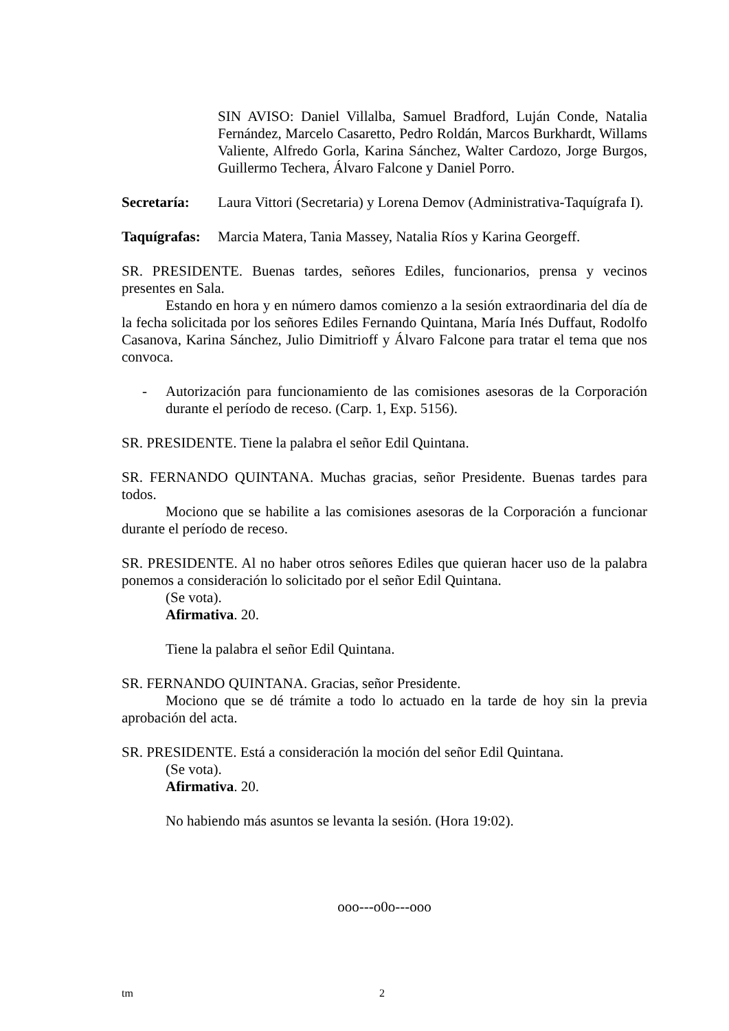SIN AVISO: Daniel Villalba, Samuel Bradford, Luján Conde, Natalia Fernández, Marcelo Casaretto, Pedro Roldán, Marcos Burkhardt, Willams Valiente, Alfredo Gorla, Karina Sánchez, Walter Cardozo, Jorge Burgos, Guillermo Techera, Álvaro Falcone y Daniel Porro.
Secretaría: Laura Vittori (Secretaria) y Lorena Demov (Administrativa-Taquígrafa I).
Taquígrafas:
Marcia Matera, Tania Massey, Natalia Ríos y Karina Georgeff.
SR. PRESIDENTE. Buenas tardes, señores Ediles, funcionarios, prensa y vecinos presentes en Sala.
Estando en hora y en número damos comienzo a la sesión extraordinaria del día de la fecha solicitada por los señores Ediles Fernando Quintana, María Inés Duffaut, Rodolfo Casanova, Karina Sánchez, Julio Dimitrioff y Álvaro Falcone para tratar el tema que nos convoca.
- Autorización para funcionamiento de las comisiones asesoras de la Corporación durante el período de receso. (Carp. 1, Exp. 5156).
SR. PRESIDENTE. Tiene la palabra el señor Edil Quintana.
SR. FERNANDO QUINTANA. Muchas gracias, señor Presidente. Buenas tardes para todos.
Mociono que se habilite a las comisiones asesoras de la Corporación a funcionar durante el período de receso.
SR. PRESIDENTE. Al no haber otros señores Ediles que quieran hacer uso de la palabra ponemos a consideración lo solicitado por el señor Edil Quintana.
(Se vota).
Afirmativa. 20.
Tiene la palabra el señor Edil Quintana.
SR. FERNANDO QUINTANA. Gracias, señor Presidente.
Mociono que se dé trámite a todo lo actuado en la tarde de hoy sin la previa aprobación del acta.
SR. PRESIDENTE. Está a consideración la moción del señor Edil Quintana.
(Se vota).
Afirmativa. 20.
No habiendo más asuntos se levanta la sesión. (Hora 19:02).
ooo---o0o---ooo
tm 2